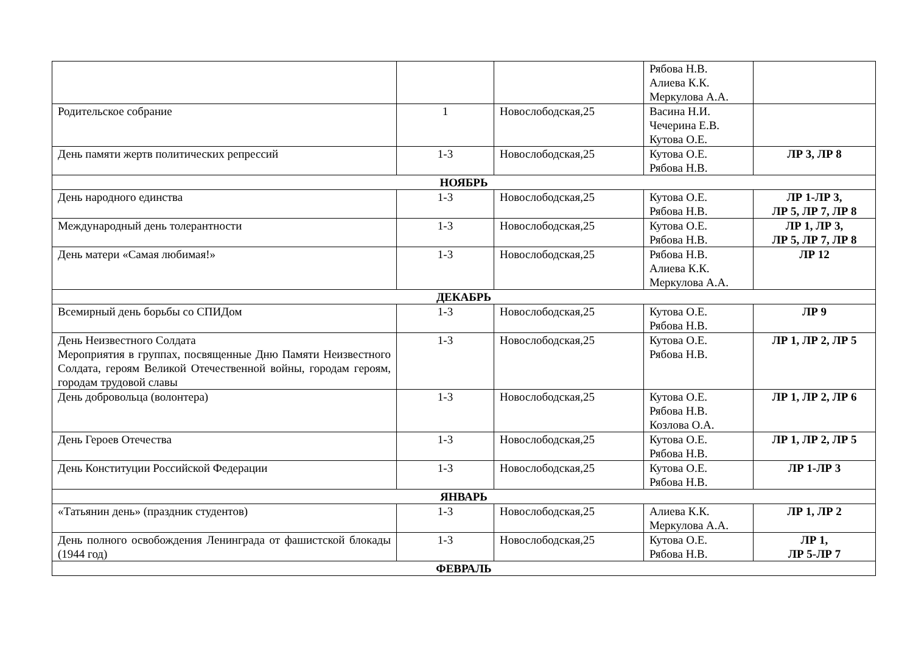| | | | Рябова Н.В. Алиева К.К. Меркулова А.А. | |
| Родительское собрание | 1 | Новослободская,25 | Васина Н.И. Чечерина Е.В. Кутова О.Е. | |
| День памяти жертв политических репрессий | 1-3 | Новослободская,25 | Кутова О.Е. Рябова Н.В. | ЛР 3, ЛР 8 |
| НОЯБРЬ | | | | |
| День народного единства | 1-3 | Новослободская,25 | Кутова О.Е. Рябова Н.В. | ЛР 1-ЛР 3, ЛР 5, ЛР 7, ЛР 8 |
| Международный день толерантности | 1-3 | Новослободская,25 | Кутова О.Е. Рябова Н.В. | ЛР 1, ЛР 3, ЛР 5, ЛР 7, ЛР 8 |
| День матери «Самая любимая!» | 1-3 | Новослободская,25 | Рябова Н.В. Алиева К.К. Меркулова А.А. | ЛР 12 |
| ДЕКАБРЬ | | | | |
| Всемирный день борьбы со СПИДом | 1-3 | Новослободская,25 | Кутова О.Е. Рябова Н.В. | ЛР 9 |
| День Неизвестного Солдата Мероприятия в группах, посвященные Дню Памяти Неизвестного Солдата, героям Великой Отечественной войны, городам героям, городам трудовой славы | 1-3 | Новослободская,25 | Кутова О.Е. Рябова Н.В. | ЛР 1, ЛР 2, ЛР 5 |
| День добровольца (волонтера) | 1-3 | Новослободская,25 | Кутова О.Е. Рябова Н.В. Козлова О.А. | ЛР 1, ЛР 2, ЛР 6 |
| День Героев Отечества | 1-3 | Новослободская,25 | Кутова О.Е. Рябова Н.В. | ЛР 1, ЛР 2, ЛР 5 |
| День Конституции Российской Федерации | 1-3 | Новослободская,25 | Кутова О.Е. Рябова Н.В. | ЛР 1-ЛР 3 |
| ЯНВАРЬ | | | | |
| «Татьянин день» (праздник студентов) | 1-3 | Новослободская,25 | Алиева К.К. Меркулова А.А. | ЛР 1, ЛР 2 |
| День полного освобождения Ленинграда от фашистской блокады (1944 год) | 1-3 | Новослободская,25 | Кутова О.Е. Рябова Н.В. | ЛР 1, ЛР 5-ЛР 7 |
| ФЕВРАЛЬ | | | | |